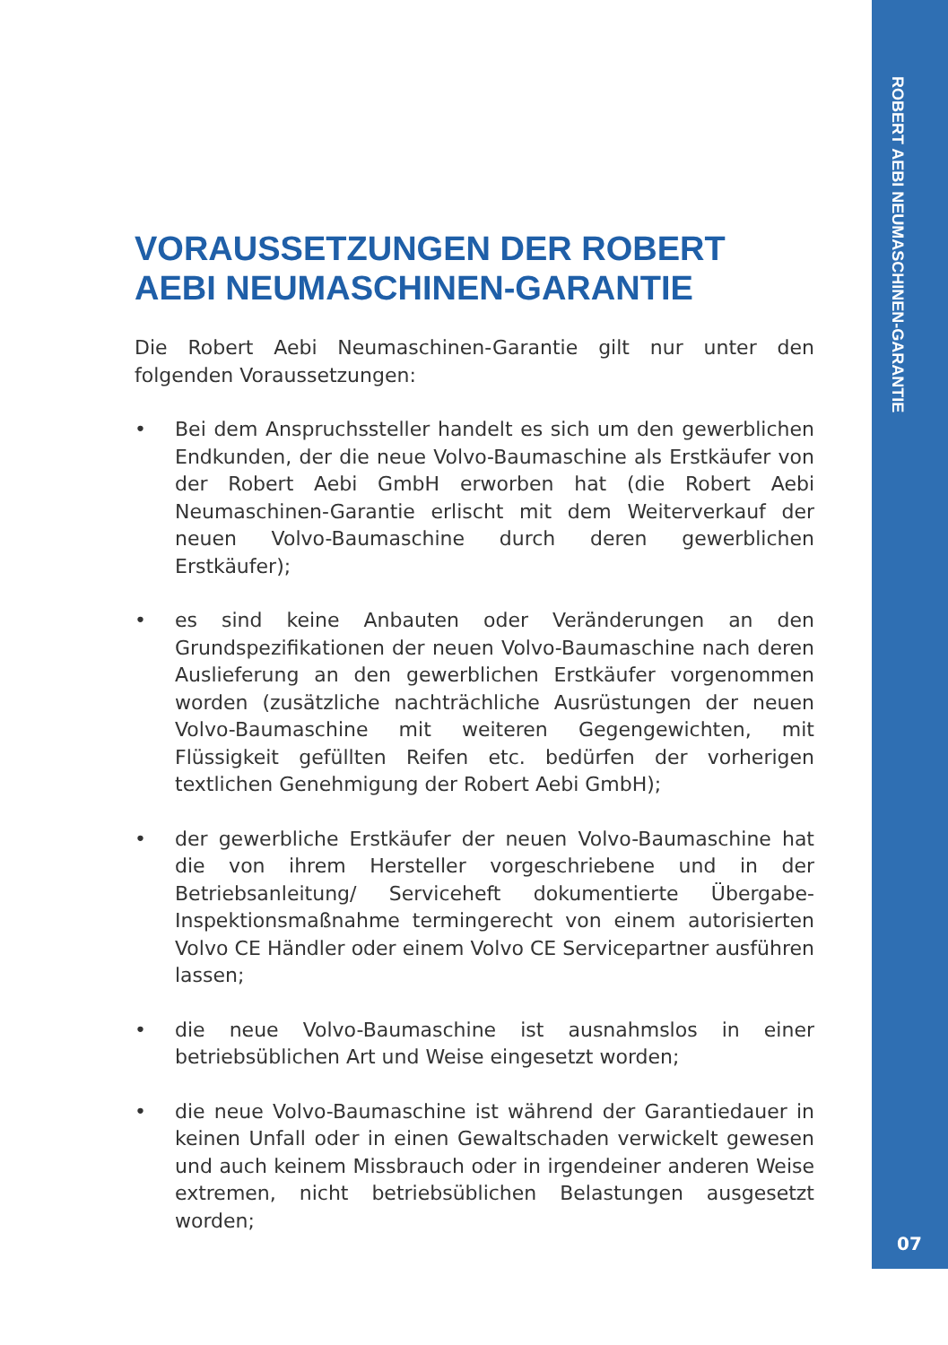VORAUSSETZUNGEN DER ROBERT AEBI NEUMASCHINEN-GARANTIE
Die Robert Aebi Neumaschinen-Garantie gilt nur unter den folgenden Voraussetzungen:
• Bei dem Anspruchssteller handelt es sich um den gewerblichen Endkunden, der die neue Volvo-Baumaschine als Erstkäufer von der Robert Aebi GmbH erworben hat (die Robert Aebi Neumaschinen-Garantie erlischt mit dem Weiterverkauf der neuen Volvo-Baumaschine durch deren gewerblichen Erstkäufer);
• es sind keine Anbauten oder Veränderungen an den Grundspezifikationen der neuen Volvo-Baumaschine nach deren Auslieferung an den gewerblichen Erstkäufer vorgenommen worden (zusätzliche nachträchliche Ausrüstungen der neuen Volvo-Baumaschine mit weiteren Gegengewichten, mit Flüssigkeit gefüllten Reifen etc. bedürfen der vorherigen textlichen Genehmigung der Robert Aebi GmbH);
• der gewerbliche Erstkäufer der neuen Volvo-Baumaschine hat die von ihrem Hersteller vorgeschriebene und in der Betriebsanleitung/ Serviceheft dokumentierte Übergabe-Inspektionsmaßnahme termingerecht von einem autorisierten Volvo CE Händler oder einem Volvo CE Servicepartner ausführen lassen;
• die neue Volvo-Baumaschine ist ausnahmslos in einer betriebsüblichen Art und Weise eingesetzt worden;
• die neue Volvo-Baumaschine ist während der Garantiedauer in keinen Unfall oder in einen Gewaltschaden verwickelt gewesen und auch keinem Missbrauch oder in irgendeiner anderen Weise extremen, nicht betriebsüblichen Belastungen ausgesetzt worden;
ROBERT AEBI NEUMASCHINEN-GARANTIE
07